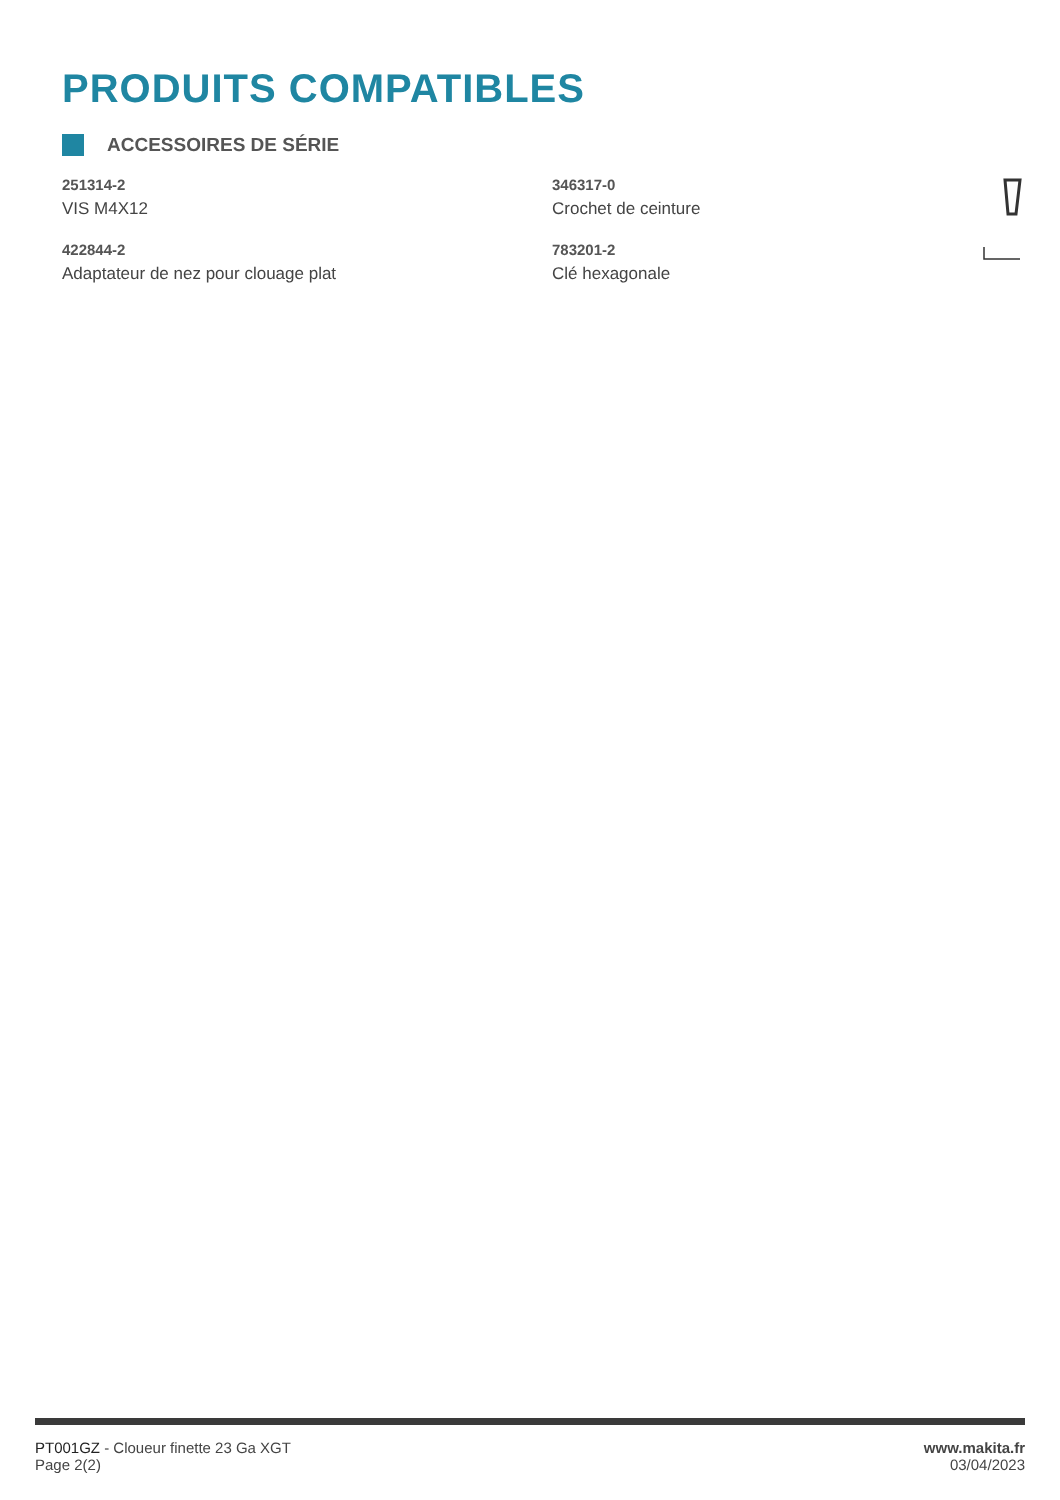PRODUITS COMPATIBLES
ACCESSOIRES DE SÉRIE
251314-2
VIS M4X12
346317-0
Crochet de ceinture
422844-2
Adaptateur de nez pour clouage plat
783201-2
Clé hexagonale
PT001GZ - Cloueur finette 23 Ga XGT
Page 2(2)
www.makita.fr
03/04/2023